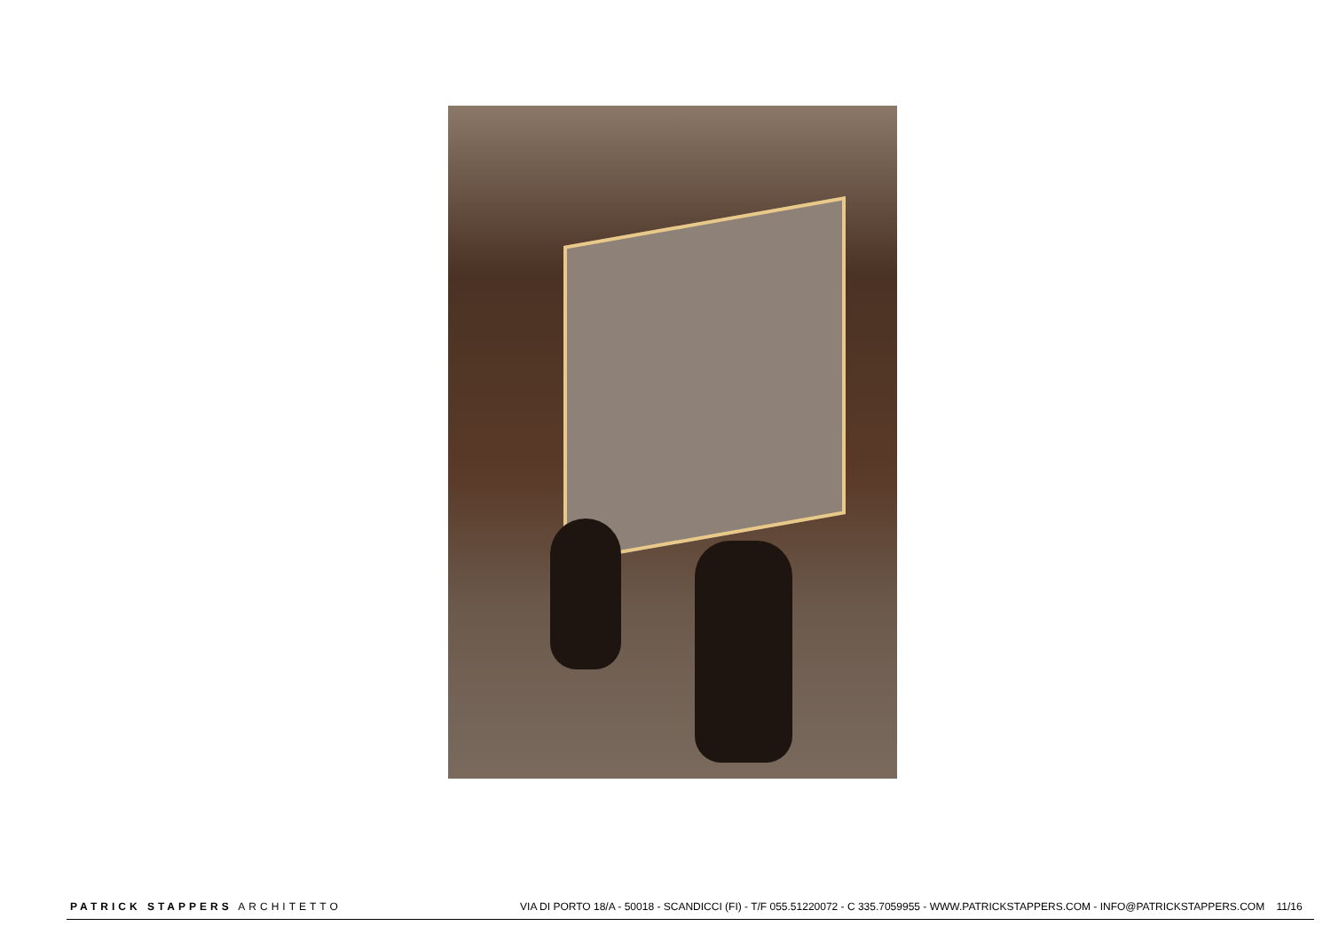PATRICK STAPPERS ARCHITETTO VIA DI PORTO 18/A - 50018 - SCANDICCI (FI) - T/F 055.51220072 - C 335.7059955 - WWW.PATRICKSTAPPERS.COM - INFO@PATRICKSTAPPERS.COM 11/16